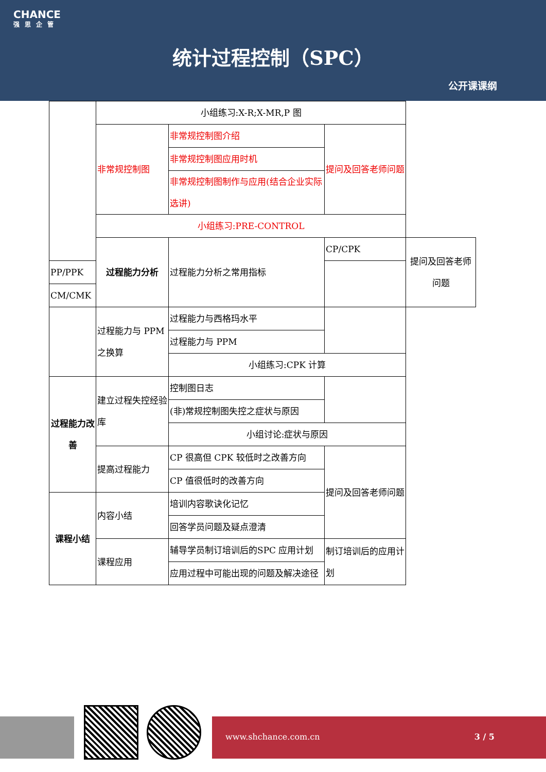CHANCE
强思企管
统计过程控制（SPC）
公开课课纲
| | 小组练习:X-R;X-MR,P 图 | | | |
| | 非常规控制图 | 非常规控制图介绍 | 提问及回答老师问题 | |
| | | 非常规控制图应用时机 | | |
| | | 非常规控制图制作与应用(结合企业实际选讲) | | |
| | 小组练习:PRE-CONTROL | | | |
| | 过程能力分析 | 过程能力分析之常用指标 | CP/CPK | 提问及回答老师问题 |
| PP/PPK | | | | |
| CM/CMK | | | | |
| | 过程能力与 PPM 之换算 | 过程能力与西格玛水平 | | |
| | | 过程能力与 PPM | | |
| | | 小组练习:CPK 计算 | | |
| 过程能力改善 | 建立过程失控经验库 | 控制图日志 | | |
| | | (非)常规控制图失控之症状与原因 | | |
| | | 小组讨论:症状与原因 | | |
| | 提高过程能力 | CP 很高但 CPK 较低时之改善方向 | 提问及回答老师问题 | |
| | | CP 值很低时的改善方向 | | |
| 课程小结 | 内容小结 | 培训内容歌诀化记忆 | | |
| | | 回答学员问题及疑点澄清 | | |
| | 课程应用 | 辅导学员制订培训后的SPC 应用计划 | 制订培训后的应用计划 | |
| | | 应用过程中可能出现的问题及解决途径 | | |
www.shchance.com.cn 3 / 5